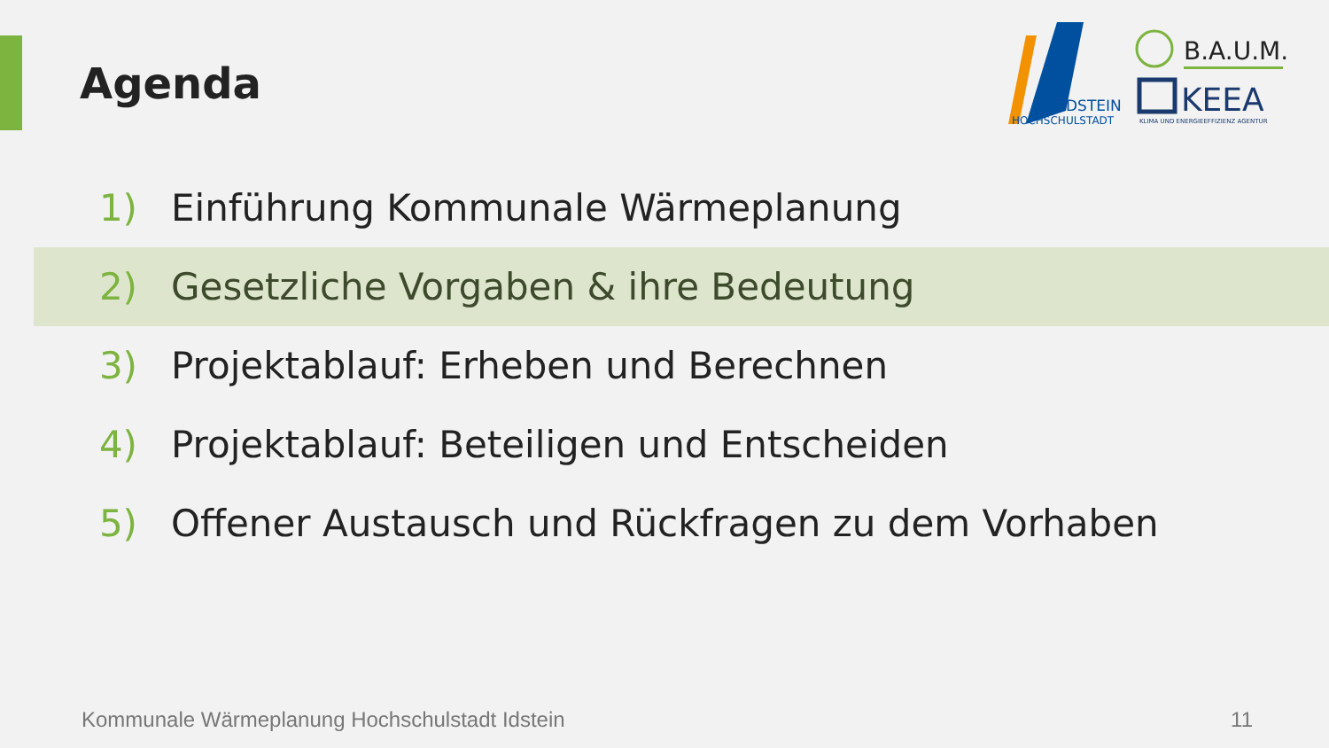Agenda
IDSTEIN
HOCHSCHULSTADT
B.A.U.M.
KEEA
KLIMA UND ENERGIEEFFIZIENZ AGENTUR
1) Einführung Kommunale Wärmeplanung
2) Gesetzliche Vorgaben & ihre Bedeutung
3) Projektablauf: Erheben und Berechnen
4) Projektablauf: Beteiligen und Entscheiden
5) Offener Austausch und Rückfragen zu dem Vorhaben
Kommunale Wärmeplanung Hochschulstadt Idstein
11